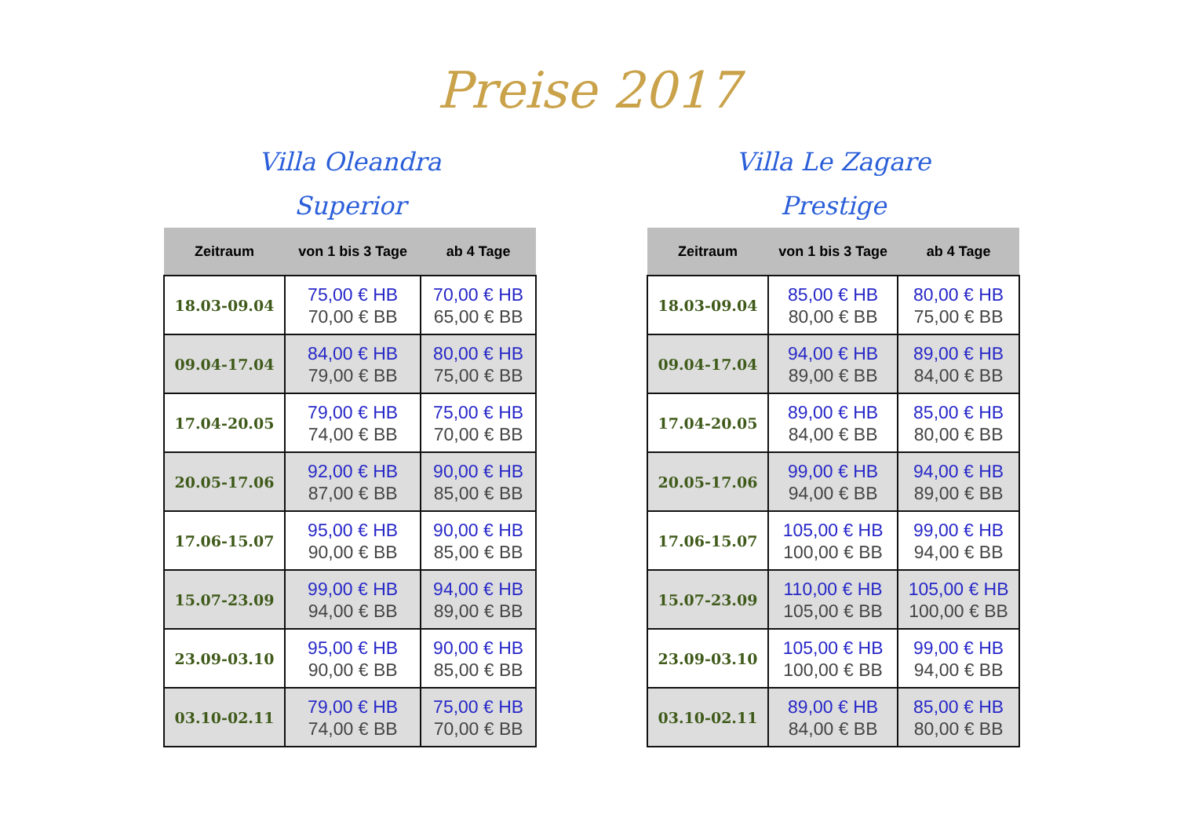Preise 2017
Villa Oleandra
Superior
| Zeitraum | von 1 bis 3 Tage | ab 4 Tage |
| --- | --- | --- |
| 18.03-09.04 | 75,00 € HB 70,00 € BB | 70,00 € HB 65,00 € BB |
| 09.04-17.04 | 84,00 € HB 79,00 € BB | 80,00 € HB 75,00 € BB |
| 17.04-20.05 | 79,00 € HB 74,00 € BB | 75,00 € HB 70,00 € BB |
| 20.05-17.06 | 92,00 € HB 87,00 € BB | 90,00 € HB 85,00 € BB |
| 17.06-15.07 | 95,00 € HB 90,00 € BB | 90,00 € HB 85,00 € BB |
| 15.07-23.09 | 99,00 € HB 94,00 € BB | 94,00 € HB 89,00 € BB |
| 23.09-03.10 | 95,00 € HB 90,00 € BB | 90,00 € HB 85,00 € BB |
| 03.10-02.11 | 79,00 € HB 74,00 € BB | 75,00 € HB 70,00 € BB |
Villa Le Zagare
Prestige
| Zeitraum | von 1 bis 3 Tage | ab 4 Tage |
| --- | --- | --- |
| 18.03-09.04 | 85,00 € HB 80,00 € BB | 80,00 € HB 75,00 € BB |
| 09.04-17.04 | 94,00 € HB 89,00 € BB | 89,00 € HB 84,00 € BB |
| 17.04-20.05 | 89,00 € HB 84,00 € BB | 85,00 € HB 80,00 € BB |
| 20.05-17.06 | 99,00 € HB 94,00 € BB | 94,00 € HB 89,00 € BB |
| 17.06-15.07 | 105,00 € HB 100,00 € BB | 99,00 € HB 94,00 € BB |
| 15.07-23.09 | 110,00 € HB 105,00 € BB | 105,00 € HB 100,00 € BB |
| 23.09-03.10 | 105,00 € HB 100,00 € BB | 99,00 € HB 94,00 € BB |
| 03.10-02.11 | 89,00 € HB 84,00 € BB | 85,00 € HB 80,00 € BB |